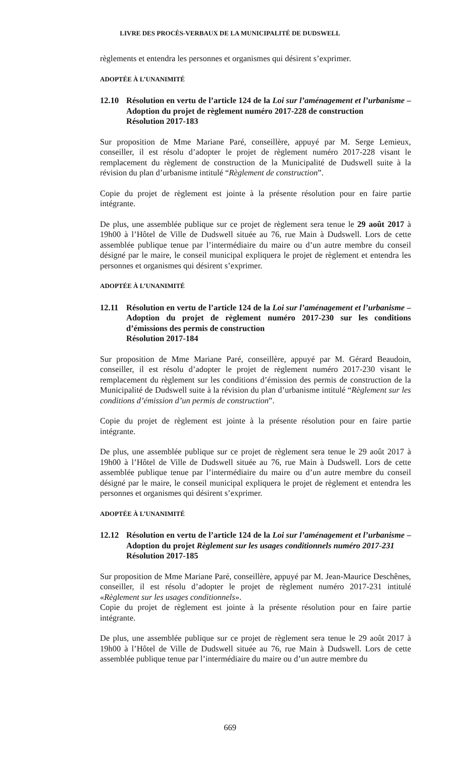LIVRE DES PROCÈS-VERBAUX DE LA MUNICIPALITÉ DE DUDSWELL
règlements et entendra les personnes et organismes qui désirent s’exprimer.
ADOPTÉE À L’UNANIMITÉ
12.10 Résolution en vertu de l’article 124 de la Loi sur l’aménagement et l’urbanisme – Adoption du projet de règlement numéro 2017-228 de construction
Résolution 2017-183
Sur proposition de Mme Mariane Paré, conseillère, appuyé par M. Serge Lemieux, conseiller, il est résolu d’adopter le projet de règlement numéro 2017-228 visant le remplacement du règlement de construction de la Municipalité de Dudswell suite à la révision du plan d’urbanisme intitulé “Règlement de construction”.
Copie du projet de règlement est jointe à la présente résolution pour en faire partie intégrante.
De plus, une assemblée publique sur ce projet de règlement sera tenue le 29 août 2017 à 19h00 à l’Hôtel de Ville de Dudswell située au 76, rue Main à Dudswell. Lors de cette assemblée publique tenue par l’intermédiaire du maire ou d’un autre membre du conseil désigné par le maire, le conseil municipal expliquera le projet de règlement et entendra les personnes et organismes qui désirent s’exprimer.
ADOPTÉE À L’UNANIMITÉ
12.11 Résolution en vertu de l’article 124 de la Loi sur l’aménagement et l’urbanisme – Adoption du projet de règlement numéro 2017-230 sur les conditions d’émissions des permis de construction
Résolution 2017-184
Sur proposition de Mme Mariane Paré, conseillère, appuyé par M. Gérard Beaudoin, conseiller, il est résolu d’adopter le projet de règlement numéro 2017-230 visant le remplacement du règlement sur les conditions d’émission des permis de construction de la Municipalité de Dudswell suite à la révision du plan d’urbanisme intitulé “Règlement sur les conditions d’émission d’un permis de construction”.
Copie du projet de règlement est jointe à la présente résolution pour en faire partie intégrante.
De plus, une assemblée publique sur ce projet de règlement sera tenue le 29 août 2017 à 19h00 à l’Hôtel de Ville de Dudswell située au 76, rue Main à Dudswell. Lors de cette assemblée publique tenue par l’intermédiaire du maire ou d’un autre membre du conseil désigné par le maire, le conseil municipal expliquera le projet de règlement et entendra les personnes et organismes qui désirent s’exprimer.
ADOPTÉE À L’UNANIMITÉ
12.12 Résolution en vertu de l’article 124 de la Loi sur l’aménagement et l’urbanisme – Adoption du projet Règlement sur les usages conditionnels numéro 2017-231
Résolution 2017-185
Sur proposition de Mme Mariane Paré, conseillère, appuyé par M. Jean-Maurice Deschênes, conseiller, il est résolu d’adopter le projet de règlement numéro 2017-231 intitulé «Règlement sur les usages conditionnels».
Copie du projet de règlement est jointe à la présente résolution pour en faire partie intégrante.
De plus, une assemblée publique sur ce projet de règlement sera tenue le 29 août 2017 à 19h00 à l’Hôtel de Ville de Dudswell située au 76, rue Main à Dudswell. Lors de cette assemblée publique tenue par l’intermédiaire du maire ou d’un autre membre du
669